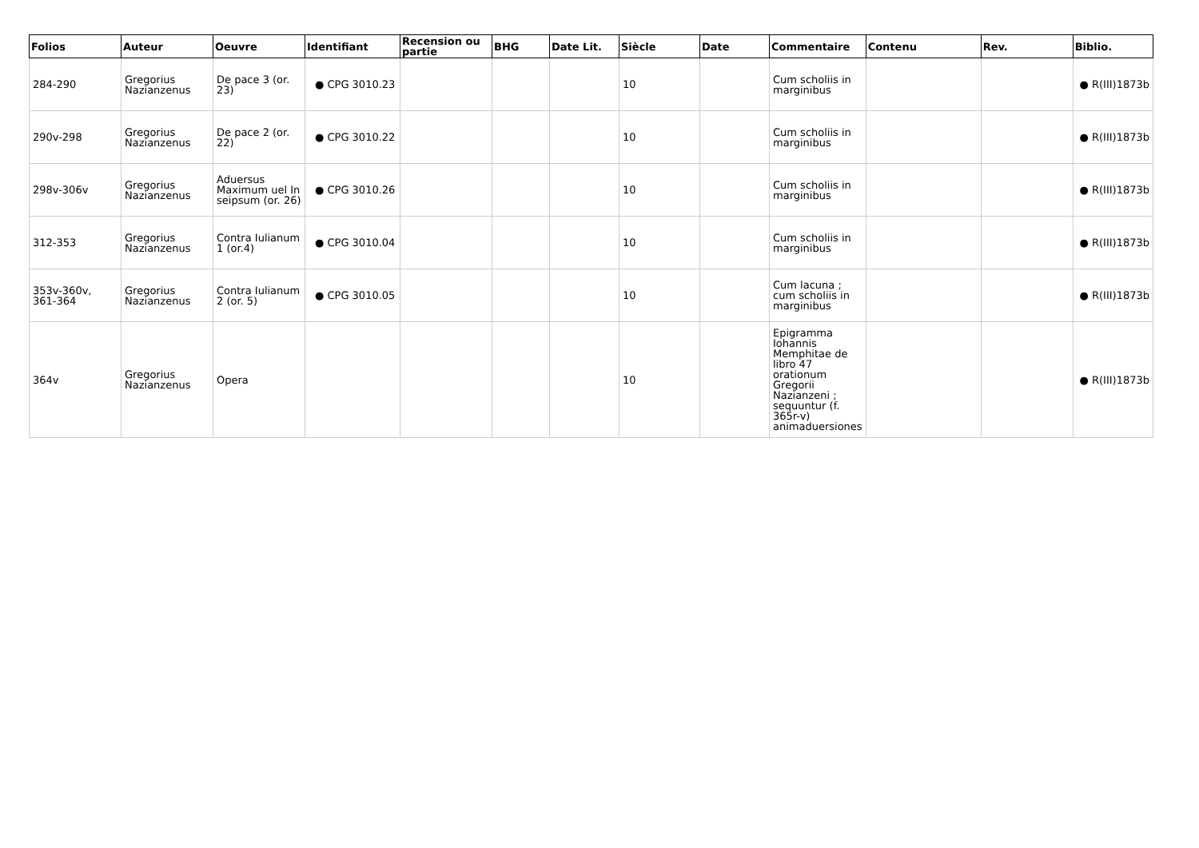| Folios | Auteur | Oeuvre | Identifiant | Recension ou partie | BHG | Date Lit. | Siècle | Date | Commentaire | Contenu | Rev. | Biblio. |
| --- | --- | --- | --- | --- | --- | --- | --- | --- | --- | --- | --- | --- |
| 284-290 | Gregorius Nazianzenus | De pace 3 (or. 23) | ● CPG 3010.23 | | | | 10 | | Cum scholiis in marginibus | | | ● R(III)1873b |
| 290v-298 | Gregorius Nazianzenus | De pace 2 (or. 22) | ● CPG 3010.22 | | | | 10 | | Cum scholiis in marginibus | | | ● R(III)1873b |
| 298v-306v | Gregorius Nazianzenus | Aduersus Maximum uel In seipsum (or. 26) | ● CPG 3010.26 | | | | 10 | | Cum scholiis in marginibus | | | ● R(III)1873b |
| 312-353 | Gregorius Nazianzenus | Contra Iulianum 1 (or.4) | ● CPG 3010.04 | | | | 10 | | Cum scholiis in marginibus | | | ● R(III)1873b |
| 353v-360v, 361-364 | Gregorius Nazianzenus | Contra Iulianum 2 (or. 5) | ● CPG 3010.05 | | | | 10 | | Cum lacuna ; cum scholiis in marginibus | | | ● R(III)1873b |
| 364v | Gregorius Nazianzenus | Opera | | | | | 10 | | Epigramma Iohannis Memphitae de libro 47 orationum Gregorii Nazianzeni ; sequuntur (f. 365r-v) animaduersiones | | | ● R(III)1873b |